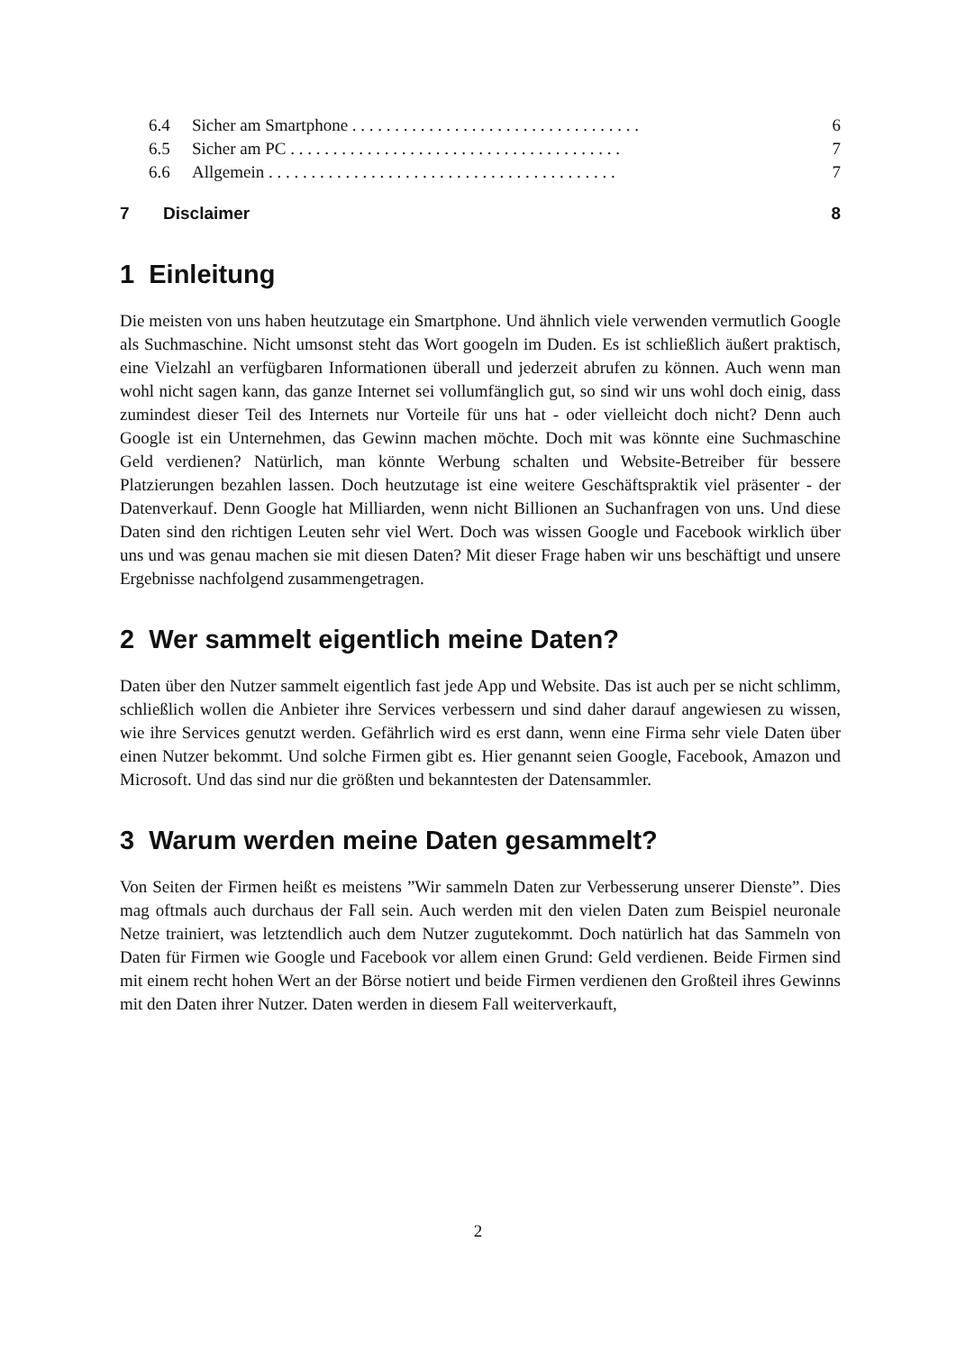6.4 Sicher am Smartphone . . . . . . . . . . . . . . . . . . . . . . . . . . . . . . . . . . 6
6.5 Sicher am PC . . . . . . . . . . . . . . . . . . . . . . . . . . . . . . . . . . . . . . . 7
6.6 Allgemein . . . . . . . . . . . . . . . . . . . . . . . . . . . . . . . . . . . . . . . . . 7
7 Disclaimer 8
1 Einleitung
Die meisten von uns haben heutzutage ein Smartphone. Und ähnlich viele verwenden vermutlich Google als Suchmaschine. Nicht umsonst steht das Wort googeln im Duden. Es ist schließlich äußert praktisch, eine Vielzahl an verfügbaren Informationen überall und jederzeit abrufen zu können. Auch wenn man wohl nicht sagen kann, das ganze Internet sei vollumfänglich gut, so sind wir uns wohl doch einig, dass zumindest dieser Teil des Internets nur Vorteile für uns hat - oder vielleicht doch nicht? Denn auch Google ist ein Unternehmen, das Gewinn machen möchte. Doch mit was könnte eine Suchmaschine Geld verdienen? Natürlich, man könnte Werbung schalten und Website-Betreiber für bessere Platzierungen bezahlen lassen. Doch heutzutage ist eine weitere Geschäftspraktik viel präsenter - der Datenverkauf. Denn Google hat Milliarden, wenn nicht Billionen an Suchanfragen von uns. Und diese Daten sind den richtigen Leuten sehr viel Wert. Doch was wissen Google und Facebook wirklich über uns und was genau machen sie mit diesen Daten? Mit dieser Frage haben wir uns beschäftigt und unsere Ergebnisse nachfolgend zusammengetragen.
2 Wer sammelt eigentlich meine Daten?
Daten über den Nutzer sammelt eigentlich fast jede App und Website. Das ist auch per se nicht schlimm, schließlich wollen die Anbieter ihre Services verbessern und sind daher darauf angewiesen zu wissen, wie ihre Services genutzt werden. Gefährlich wird es erst dann, wenn eine Firma sehr viele Daten über einen Nutzer bekommt. Und solche Firmen gibt es. Hier genannt seien Google, Facebook, Amazon und Microsoft. Und das sind nur die größten und bekanntesten der Datensammler.
3 Warum werden meine Daten gesammelt?
Von Seiten der Firmen heißt es meistens ”Wir sammeln Daten zur Verbesserung unserer Dienste”. Dies mag oftmals auch durchaus der Fall sein. Auch werden mit den vielen Daten zum Beispiel neuronale Netze trainiert, was letztendlich auch dem Nutzer zugutekommt. Doch natürlich hat das Sammeln von Daten für Firmen wie Google und Facebook vor allem einen Grund: Geld verdienen. Beide Firmen sind mit einem recht hohen Wert an der Börse notiert und beide Firmen verdienen den Großteil ihres Gewinns mit den Daten ihrer Nutzer. Daten werden in diesem Fall weiterverkauft,
2